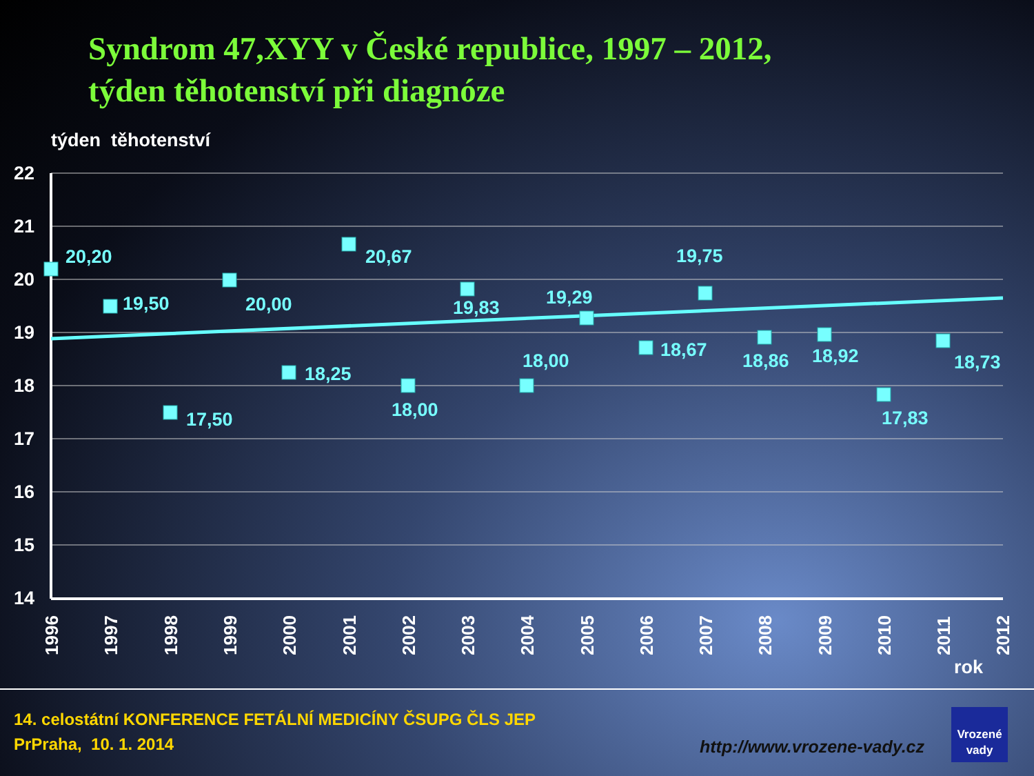Syndrom 47,XYY v České republice, 1997 – 2012,
týden těhotenství při diagnóze
týden těhotenství
22
21
20
19
18
17
16
15
14
20,20
19,50
17,50
20,00
18,25
20,67
18,00
19,83
18,00
19,29
18,67
19,75
18,86
18,92
17,83
18,73
1996
1997
1998
1999
2000
2001
2002
2003
2004
2005
2006
2007
2008
2009
2010
2011
2012
rok
14. celostátní KONFERENCE FETÁLNÍ MEDICÍNY ČSUPG ČLS JEP
PrPraha, 10. 1. 2014
http://www.vrozene-vady.cz
Vrozené
vady